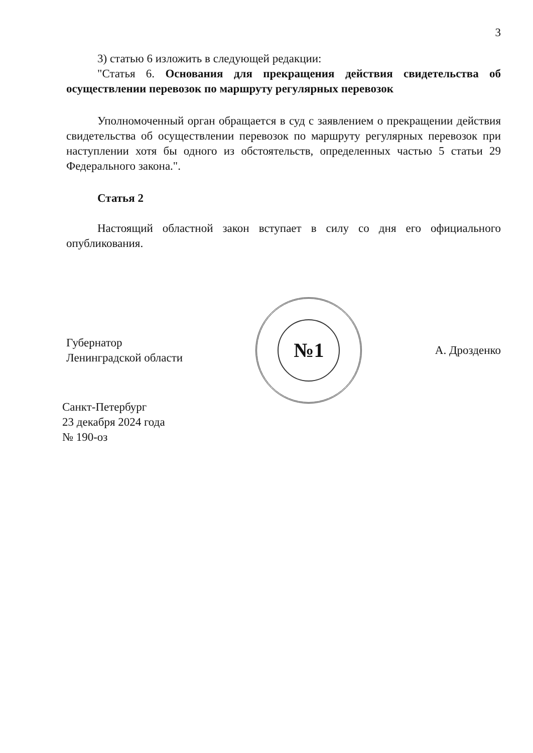3
3) статью 6 изложить в следующей редакции:
"Статья 6. Основания для прекращения действия свидетельства об осуществлении перевозок по маршруту регулярных перевозок
Уполномоченный орган обращается в суд с заявлением о прекращении действия свидетельства об осуществлении перевозок по маршруту регулярных перевозок при наступлении хотя бы одного из обстоятельств, определенных частью 5 статьи 29 Федерального закона.".
Статья 2
Настоящий областной закон вступает в силу со дня его официального опубликования.
Губернатор
Ленинградской области
№1
А. Дрозденко
Санкт-Петербург
23 декабря 2024 года
№ 190-оз